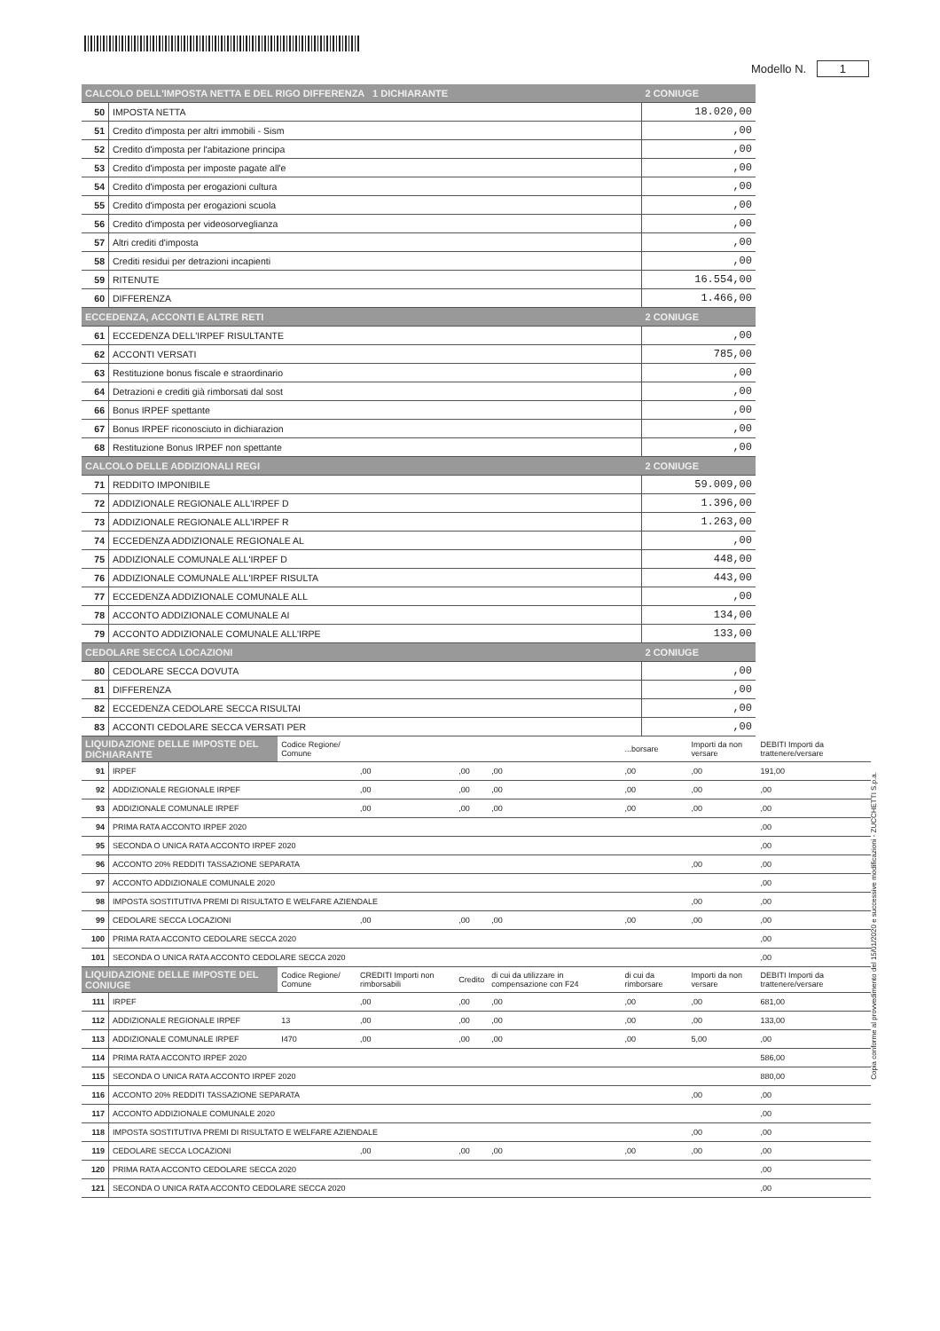Modello N. 1
| CALCOLO DELL'IMPOSTA NETTA E DEL RIGO DIFFERENZA 1 DICHIARANTE | | 2 CONIUGE |
| --- | --- | --- |
| 50 | IMPOSTA NETTA | 18.020,00 |
| 51 | Credito d'imposta per altri immobili - Sism | ,00 |
| 52 | Credito d'imposta per l'abitazione principa | ,00 |
| 53 | Credito d'imposta per imposte pagate all'e | ,00 |
| 54 | Credito d'imposta per erogazioni cultura | ,00 |
| 55 | Credito d'imposta per erogazioni scuola | ,00 |
| 56 | Credito d'imposta per videosorveglianza | ,00 |
| 57 | Altri crediti d'imposta | ,00 |
| 58 | Crediti residui per detrazioni incapienti | ,00 |
| 59 | RITENUTE | 16.554,00 |
| 60 | DIFFERENZA | 1.466,00 |
| ECCEDENZA, ACCONTI E ALTRE RETI | | 2 CONIUGE |
| 61 | ECCEDENZA DELL'IRPEF RISULTANTE | ,00 |
| 62 | ACCONTI VERSATI | 785,00 |
| 63 | Restituzione bonus fiscale e straordinario | ,00 |
| 64 | Detrazioni e crediti già rimborsati dal sost | ,00 |
| 66 | Bonus IRPEF spettante | ,00 |
| 67 | Bonus IRPEF riconosciuto in dichiarazion | ,00 |
| 68 | Restituzione Bonus IRPEF non spettante | ,00 |
| CALCOLO DELLE ADDIZIONALI REGI | | 2 CONIUGE |
| 71 | REDDITO IMPONIBILE | 59.009,00 |
| 72 | ADDIZIONALE REGIONALE ALL'IRPEF D | 1.396,00 |
| 73 | ADDIZIONALE REGIONALE ALL'IRPEF R | 1.263,00 |
| 74 | ECCEDENZA ADDIZIONALE REGIONALE AL | ,00 |
| 75 | ADDIZIONALE COMUNALE ALL'IRPEF D | 448,00 |
| 76 | ADDIZIONALE COMUNALE ALL'IRPEF RISULTA | 443,00 |
| 77 | ECCEDENZA ADDIZIONALE COMUNALE ALL | ,00 |
| 78 | ACCONTO ADDIZIONALE COMUNALE AI | 134,00 |
| 79 | ACCONTO ADDIZIONALE COMUNALE ALL'IRPE | 133,00 |
| CEDOLARE SECCA LOCAZIONI | | 2 CONIUGE |
| 80 | CEDOLARE SECCA DOVUTA | ,00 |
| 81 | DIFFERENZA | ,00 |
| 82 | ECCEDENZA CEDOLARE SECCA RISULTAI | ,00 |
| 83 | ACCONTI CEDOLARE SECCA VERSATI PER | ,00 |
| LIQUIDAZIONE DELLE IMPOSTE DEL DICHIARANTE | | Codice Regione/ Comune | | | | ...borsare | Importi da non versare | DEBITI Importi da trattenere/versare |
| 91 | IRPEF | | ,00 | ,00 | ,00 | ,00 | ,00 | 191,00 |
| 92 | ADDIZIONALE REGIONALE IRPEF | | ,00 | ,00 | ,00 | ,00 | ,00 | ,00 |
| 93 | ADDIZIONALE COMUNALE IRPEF | | ,00 | ,00 | ,00 | ,00 | ,00 | ,00 |
| 94 | PRIMA RATA ACCONTO IRPEF 2020 | | | | | | | ,00 |
| 95 | SECONDA O UNICA RATA ACCONTO IRPEF 2020 | | | | | | | ,00 |
| 96 | ACCONTO 20% REDDITI TASSAZIONE SEPARATA | | | | | | ,00 | ,00 |
| 97 | ACCONTO ADDIZIONALE COMUNALE 2020 | | | | | | | ,00 |
| 98 | IMPOSTA SOSTITUTIVA PREMI DI RISULTATO E WELFARE AZIENDALE | | | | | | ,00 | ,00 |
| 99 | CEDOLARE SECCA LOCAZIONI | | ,00 | ,00 | ,00 | ,00 | ,00 | ,00 |
| 100 | PRIMA RATA ACCONTO CEDOLARE SECCA 2020 | | | | | | | ,00 |
| 101 | SECONDA O UNICA RATA ACCONTO CEDOLARE SECCA 2020 | | | | | | | ,00 |
| LIQUIDAZIONE DELLE IMPOSTE DEL CONIUGE | | Codice Regione/ Comune | CREDITI Importi non rimborsabili | Credito | di cui da utilizzare in compensazione con F24 | di cui da rimborsare | Importi da non versare | DEBITI Importi da trattenere/versare |
| 111 | IRPEF | | ,00 | ,00 | ,00 | ,00 | ,00 | 681,00 |
| 112 | ADDIZIONALE REGIONALE IRPEF | 13 | ,00 | ,00 | ,00 | ,00 | ,00 | 133,00 |
| 113 | ADDIZIONALE COMUNALE IRPEF | I470 | ,00 | ,00 | ,00 | ,00 | 5,00 | ,00 |
| 114 | PRIMA RATA ACCONTO IRPEF 2020 | | | | | | | 586,00 |
| 115 | SECONDA O UNICA RATA ACCONTO IRPEF 2020 | | | | | | | 880,00 |
| 116 | ACCONTO 20% REDDITI TASSAZIONE SEPARATA | | | | | | ,00 | ,00 |
| 117 | ACCONTO ADDIZIONALE COMUNALE 2020 | | | | | | | ,00 |
| 118 | IMPOSTA SOSTITUTIVA PREMI DI RISULTATO E WELFARE AZIENDALE | | | | | | ,00 | ,00 |
| 119 | CEDOLARE SECCA LOCAZIONI | | ,00 | ,00 | ,00 | ,00 | ,00 | ,00 |
| 120 | PRIMA RATA ACCONTO CEDOLARE SECCA 2020 | | | | | | | ,00 |
| 121 | SECONDA O UNICA RATA ACCONTO CEDOLARE SECCA 2020 | | | | | | | ,00 |
Copia conforme al provvedimento del 15/01/2020 e successive modificazioni - ZUCCHETTI S.p.a.